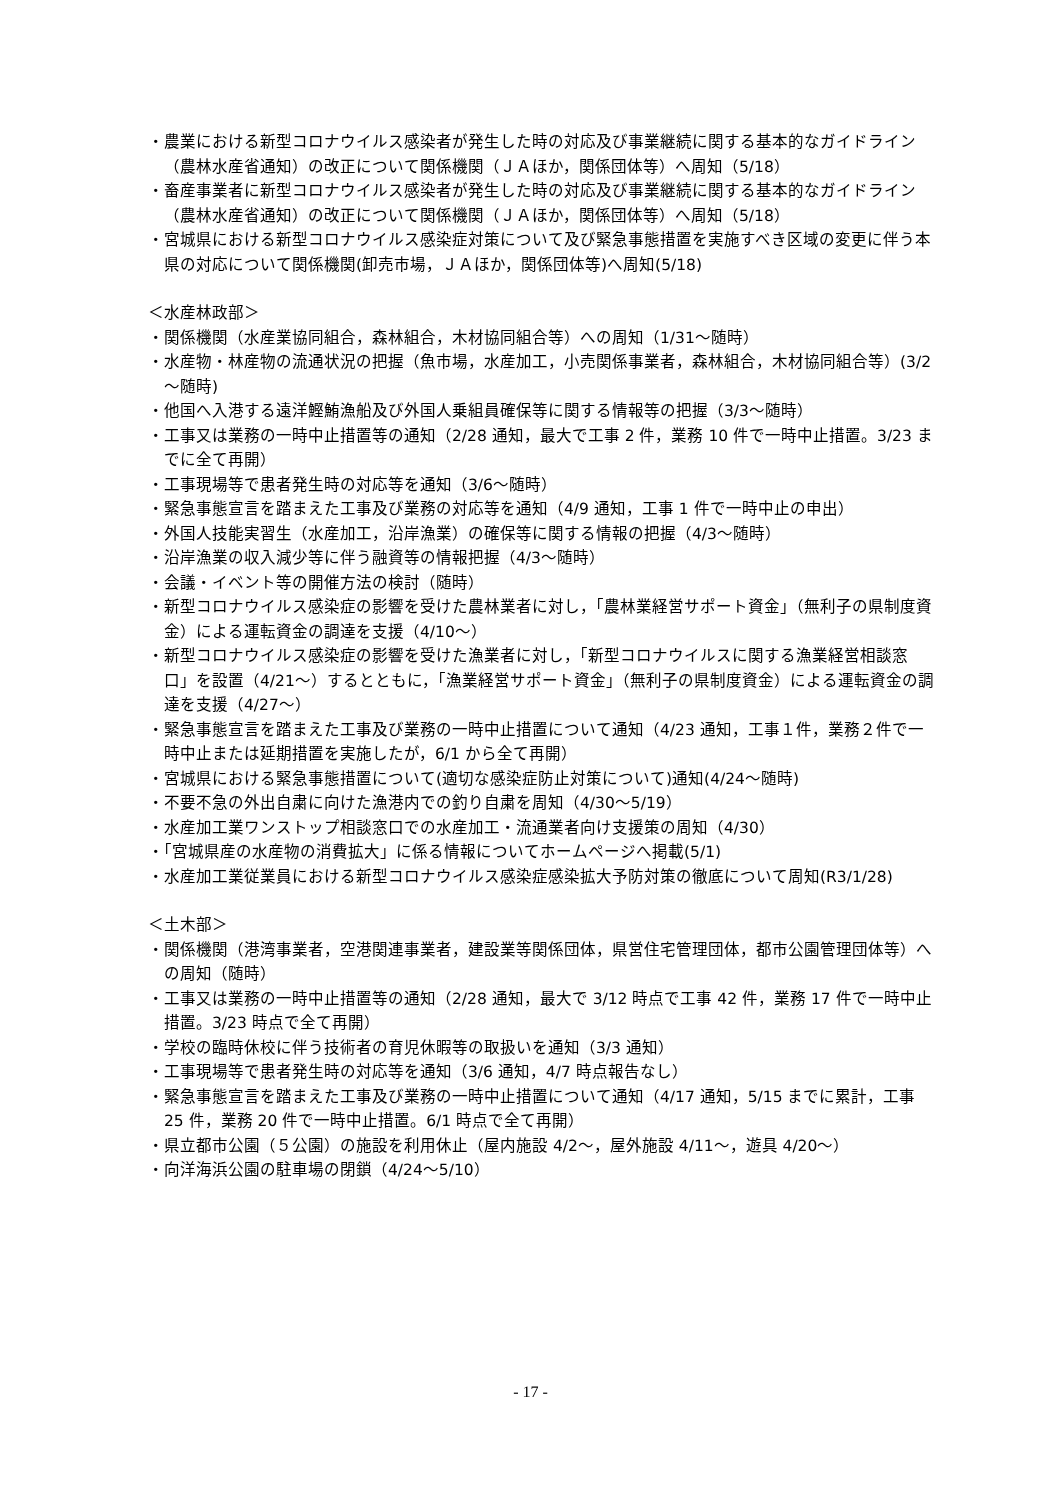・農業における新型コロナウイルス感染者が発生した時の対応及び事業継続に関する基本的なガイドライン（農林水産省通知）の改正について関係機関（ＪＡほか，関係団体等）へ周知（5/18）
・畜産事業者に新型コロナウイルス感染者が発生した時の対応及び事業継続に関する基本的なガイドライン（農林水産省通知）の改正について関係機関（ＪＡほか，関係団体等）へ周知（5/18）
・宮城県における新型コロナウイルス感染症対策について及び緊急事態措置を実施すべき区域の変更に伴う本県の対応について関係機関(卸売市場，ＪＡほか，関係団体等)へ周知(5/18)
＜水産林政部＞
・関係機関（水産業協同組合，森林組合，木材協同組合等）への周知（1/31～随時）
・水産物・林産物の流通状況の把握（魚市場，水産加工，小売関係事業者，森林組合，木材協同組合等）(3/2～随時)
・他国へ入港する遠洋鰹鮪漁船及び外国人乗組員確保等に関する情報等の把握（3/3～随時）
・工事又は業務の一時中止措置等の通知（2/28 通知，最大で工事 2 件，業務 10 件で一時中止措置。3/23 までに全て再開）
・工事現場等で患者発生時の対応等を通知（3/6～随時）
・緊急事態宣言を踏まえた工事及び業務の対応等を通知（4/9 通知，工事 1 件で一時中止の申出）
・外国人技能実習生（水産加工，沿岸漁業）の確保等に関する情報の把握（4/3～随時）
・沿岸漁業の収入減少等に伴う融資等の情報把握（4/3～随時）
・会議・イベント等の開催方法の検討（随時）
・新型コロナウイルス感染症の影響を受けた農林業者に対し，「農林業経営サポート資金」（無利子の県制度資金）による運転資金の調達を支援（4/10～）
・新型コロナウイルス感染症の影響を受けた漁業者に対し，「新型コロナウイルスに関する漁業経営相談窓口」を設置（4/21～）するとともに，「漁業経営サポート資金」（無利子の県制度資金）による運転資金の調達を支援（4/27～）
・緊急事態宣言を踏まえた工事及び業務の一時中止措置について通知（4/23 通知，工事１件，業務２件で一時中止または延期措置を実施したが，6/1 から全て再開）
・宮城県における緊急事態措置について(適切な感染症防止対策について)通知(4/24～随時)
・不要不急の外出自粛に向けた漁港内での釣り自粛を周知（4/30～5/19）
・水産加工業ワンストップ相談窓口での水産加工・流通業者向け支援策の周知（4/30）
・「宮城県産の水産物の消費拡大」に係る情報についてホームページへ掲載(5/1)
・水産加工業従業員における新型コロナウイルス感染症感染拡大予防対策の徹底について周知(R3/1/28)
＜土木部＞
・関係機関（港湾事業者，空港関連事業者，建設業等関係団体，県営住宅管理団体，都市公園管理団体等）への周知（随時）
・工事又は業務の一時中止措置等の通知（2/28 通知，最大で 3/12 時点で工事 42 件，業務 17 件で一時中止措置。3/23 時点で全て再開）
・学校の臨時休校に伴う技術者の育児休暇等の取扱いを通知（3/3 通知）
・工事現場等で患者発生時の対応等を通知（3/6 通知，4/7 時点報告なし）
・緊急事態宣言を踏まえた工事及び業務の一時中止措置について通知（4/17 通知，5/15 までに累計，工事 25 件，業務 20 件で一時中止措置。6/1 時点で全て再開）
・県立都市公園（５公園）の施設を利用休止（屋内施設 4/2～，屋外施設 4/11～，遊具 4/20～）
・向洋海浜公園の駐車場の閉鎖（4/24～5/10）
- 17 -